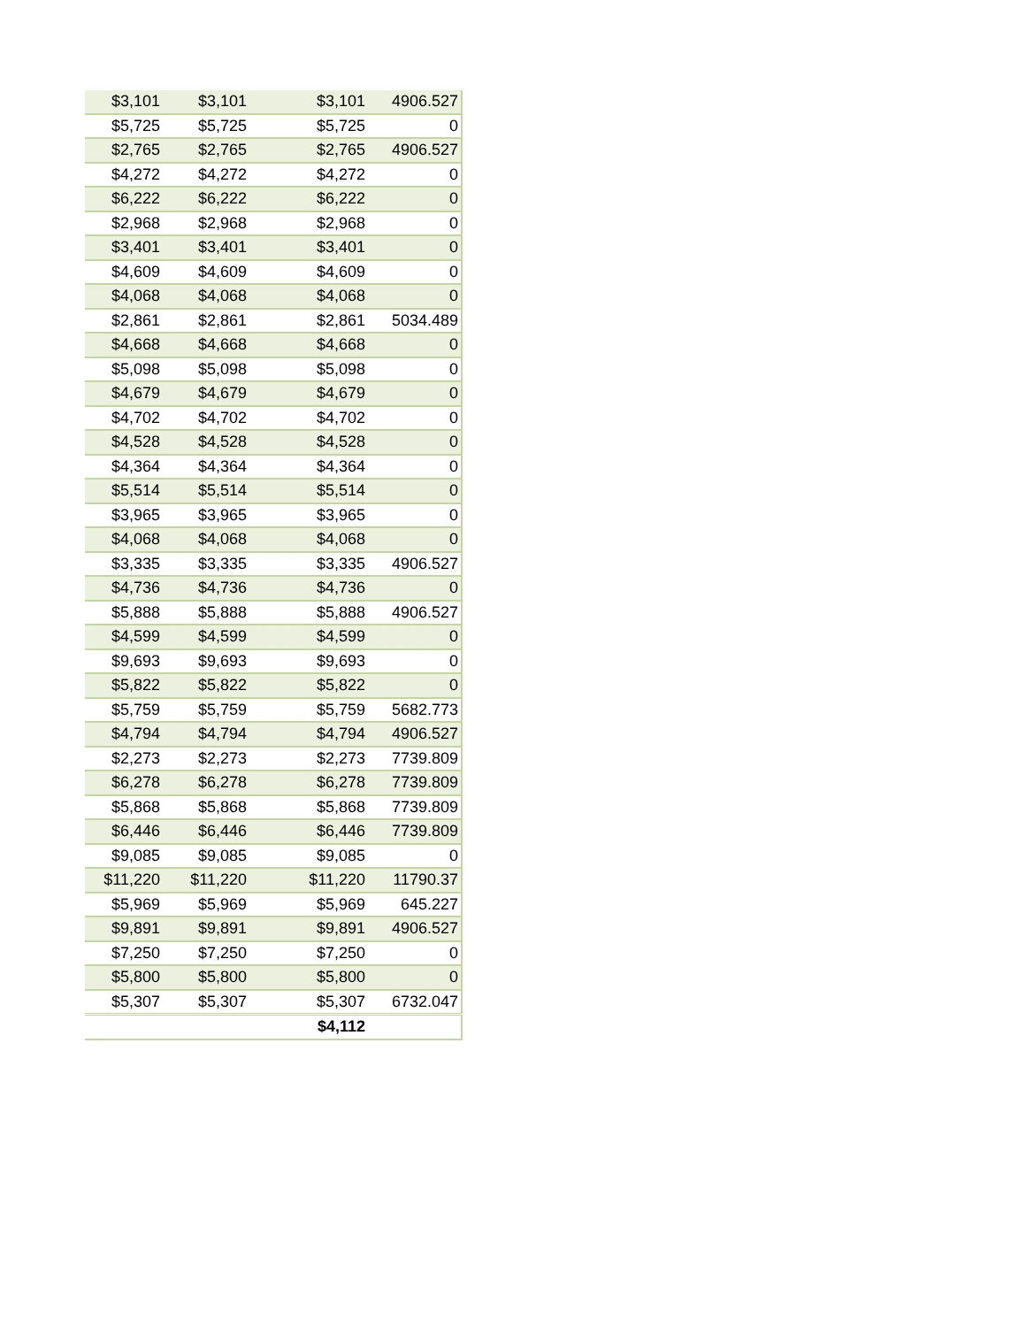| $3,101 | $3,101 | $3,101 | 4906.527 |
| $5,725 | $5,725 | $5,725 | 0 |
| $2,765 | $2,765 | $2,765 | 4906.527 |
| $4,272 | $4,272 | $4,272 | 0 |
| $6,222 | $6,222 | $6,222 | 0 |
| $2,968 | $2,968 | $2,968 | 0 |
| $3,401 | $3,401 | $3,401 | 0 |
| $4,609 | $4,609 | $4,609 | 0 |
| $4,068 | $4,068 | $4,068 | 0 |
| $2,861 | $2,861 | $2,861 | 5034.489 |
| $4,668 | $4,668 | $4,668 | 0 |
| $5,098 | $5,098 | $5,098 | 0 |
| $4,679 | $4,679 | $4,679 | 0 |
| $4,702 | $4,702 | $4,702 | 0 |
| $4,528 | $4,528 | $4,528 | 0 |
| $4,364 | $4,364 | $4,364 | 0 |
| $5,514 | $5,514 | $5,514 | 0 |
| $3,965 | $3,965 | $3,965 | 0 |
| $4,068 | $4,068 | $4,068 | 0 |
| $3,335 | $3,335 | $3,335 | 4906.527 |
| $4,736 | $4,736 | $4,736 | 0 |
| $5,888 | $5,888 | $5,888 | 4906.527 |
| $4,599 | $4,599 | $4,599 | 0 |
| $9,693 | $9,693 | $9,693 | 0 |
| $5,822 | $5,822 | $5,822 | 0 |
| $5,759 | $5,759 | $5,759 | 5682.773 |
| $4,794 | $4,794 | $4,794 | 4906.527 |
| $2,273 | $2,273 | $2,273 | 7739.809 |
| $6,278 | $6,278 | $6,278 | 7739.809 |
| $5,868 | $5,868 | $5,868 | 7739.809 |
| $6,446 | $6,446 | $6,446 | 7739.809 |
| $9,085 | $9,085 | $9,085 | 0 |
| $11,220 | $11,220 | $11,220 | 11790.37 |
| $5,969 | $5,969 | $5,969 | 645.227 |
| $9,891 | $9,891 | $9,891 | 4906.527 |
| $7,250 | $7,250 | $7,250 | 0 |
| $5,800 | $5,800 | $5,800 | 0 |
| $5,307 | $5,307 | $5,307 | 6732.047 |
| | | $4,112 | |